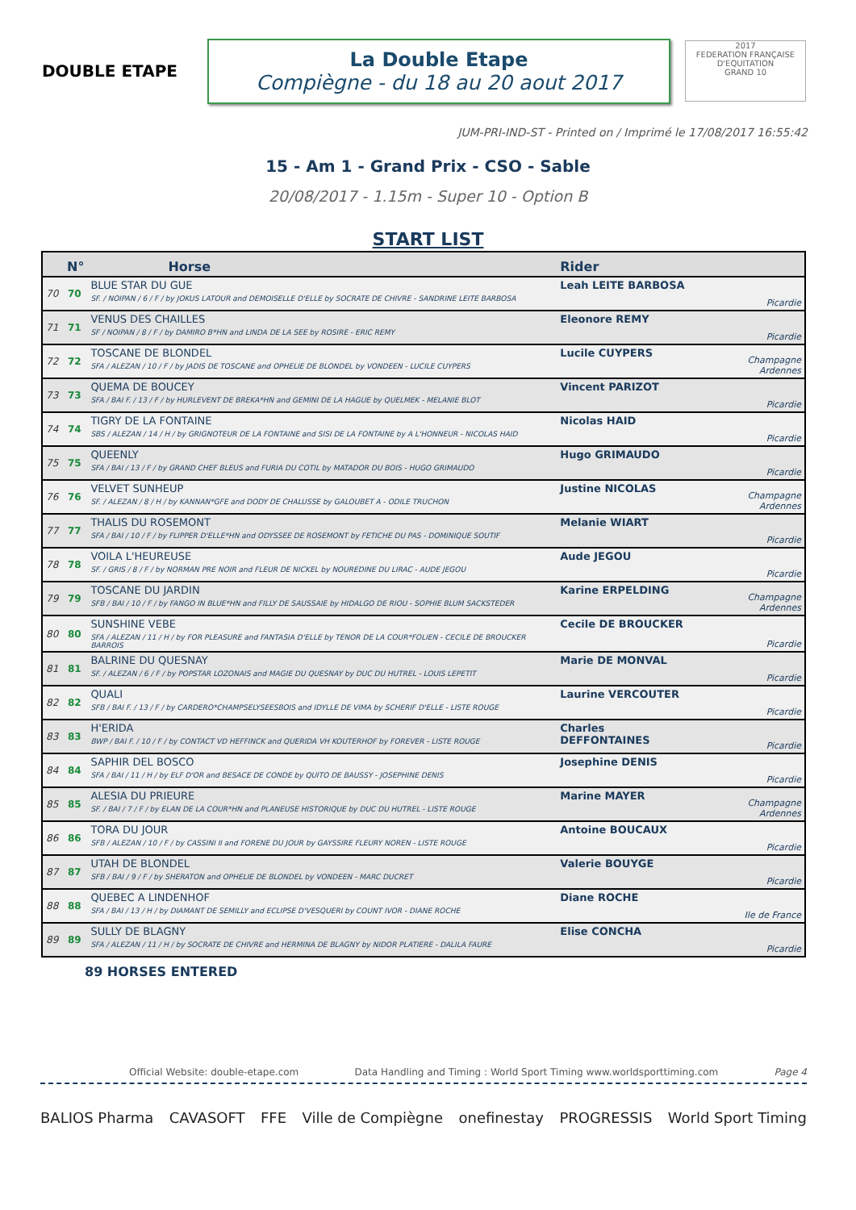DOUBLE ETAPE
La Double Etape
Compiègne - du 18 au 20 aout 2017
2017
FEDERATION FRANÇAISE D'EQUITATION
GRAND 10
JUM-PRI-IND-ST - Printed on / Imprimé le 17/08/2017 16:55:42
15 - Am 1 - Grand Prix - CSO - Sable
20/08/2017 - 1.15m - Super 10 - Option B
START LIST
| N° | | Horse | Rider | |
| --- | --- | --- | --- | --- |
| 70 | 70 | BLUE STAR DU GUE SF. / NOIPAN / 6 / F / by JOKUS LATOUR and DEMOISELLE D'ELLE by SOCRATE DE CHIVRE - SANDRINE LEITE BARBOSA | Leah LEITE BARBOSA | Picardie |
| 71 | 71 | VENUS DES CHAILLES SF / NOIPAN / 8 / F / by DAMIRO B*HN and LINDA DE LA SEE by ROSIRE - ERIC REMY | Eleonore REMY | Picardie |
| 72 | 72 | TOSCANE DE BLONDEL SFA / ALEZAN / 10 / F / by JADIS DE TOSCANE and OPHELIE DE BLONDEL by VONDEEN - LUCILE CUYPERS | Lucile CUYPERS | Champagne Ardennes |
| 73 | 73 | QUEMA DE BOUCEY SFA / BAI F. / 13 / F / by HURLEVENT DE BREKA*HN and GEMINI DE LA HAGUE by QUELMEK - MELANIE BLOT | Vincent PARIZOT | Picardie |
| 74 | 74 | TIGRY DE LA FONTAINE SBS / ALEZAN / 14 / H / by GRIGNOTEUR DE LA FONTAINE and SISI DE LA FONTAINE by A L'HONNEUR - NICOLAS HAID | Nicolas HAID | Picardie |
| 75 | 75 | QUEENLY SFA / BAI / 13 / F / by GRAND CHEF BLEUS and FURIA DU COTIL by MATADOR DU BOIS - HUGO GRIMAUDO | Hugo GRIMAUDO | Picardie |
| 76 | 76 | VELVET SUNHEUP SF. / ALEZAN / 8 / H / by KANNAN*GFE and DODY DE CHALUSSE by GALOUBET A - ODILE TRUCHON | Justine NICOLAS | Champagne Ardennes |
| 77 | 77 | THALIS DU ROSEMONT SFA / BAI / 10 / F / by FLIPPER D'ELLE*HN and ODYSSEE DE ROSEMONT by FETICHE DU PAS - DOMINIQUE SOUTIF | Melanie WIART | Picardie |
| 78 | 78 | VOILA L'HEUREUSE SF. / GRIS / 8 / F / by NORMAN PRE NOIR and FLEUR DE NICKEL by NOUREDINE DU LIRAC - AUDE JEGOU | Aude JEGOU | Picardie |
| 79 | 79 | TOSCANE DU JARDIN SFB / BAI / 10 / F / by FANGO IN BLUE*HN and FILLY DE SAUSSAIE by HIDALGO DE RIOU - SOPHIE BLUM SACKSTEDER | Karine ERPELDING | Champagne Ardennes |
| 80 | 80 | SUNSHINE VEBE SFA / ALEZAN / 11 / H / by FOR PLEASURE and FANTASIA D'ELLE by TENOR DE LA COUR*FOLIEN - CECILE DE BROUCKER BARROIS | Cecile DE BROUCKER | Picardie |
| 81 | 81 | BALRINE DU QUESNAY SF. / ALEZAN / 6 / F / by POPSTAR LOZONAIS and MAGIE DU QUESNAY by DUC DU HUTREL - LOUIS LEPETIT | Marie DE MONVAL | Picardie |
| 82 | 82 | QUALI SFB / BAI F. / 13 / F / by CARDERO*CHAMPSELYSEESBOIS and IDYLLE DE VIMA by SCHERIF D'ELLE - LISTE ROUGE | Laurine VERCOUTER | Picardie |
| 83 | 83 | H'ERIDA BWP / BAI F. / 10 / F / by CONTACT VD HEFFINCK and QUERIDA VH KOUTERHOF by FOREVER - LISTE ROUGE | Charles DEFFONTAINES | Picardie |
| 84 | 84 | SAPHIR DEL BOSCO SFA / BAI / 11 / H / by ELF D'OR and BESACE DE CONDE by QUITO DE BAUSSY - JOSEPHINE DENIS | Josephine DENIS | Picardie |
| 85 | 85 | ALESIA DU PRIEURE SF. / BAI / 7 / F / by ELAN DE LA COUR*HN and PLANEUSE HISTORIQUE by DUC DU HUTREL - LISTE ROUGE | Marine MAYER | Champagne Ardennes |
| 86 | 86 | TORA DU JOUR SFB / ALEZAN / 10 / F / by CASSINI II and FORENE DU JOUR by GAYSSIRE FLEURY NOREN - LISTE ROUGE | Antoine BOUCAUX | Picardie |
| 87 | 87 | UTAH DE BLONDEL SFB / BAI / 9 / F / by SHERATON and OPHELIE DE BLONDEL by VONDEEN - MARC DUCRET | Valerie BOUYGE | Picardie |
| 88 | 88 | QUEBEC A LINDENHOF SFA / BAI / 13 / H / by DIAMANT DE SEMILLY and ECLIPSE D'VESQUERI by COUNT IVOR - DIANE ROCHE | Diane ROCHE | Ile de France |
| 89 | 89 | SULLY DE BLAGNY SFA / ALEZAN / 11 / H / by SOCRATE DE CHIVRE and HERMINA DE BLAGNY by NIDOR PLATIERE - DALILA FAURE | Elise CONCHA | Picardie |
89 HORSES ENTERED
Official Website: double-etape.com Data Handling and Timing : World Sport Timing www.worldsporttiming.com Page 4
BALIOS Pharma CAVASOFT FFE Ville de Compiègne onefinestay PROGRESSIS World Sport Timing